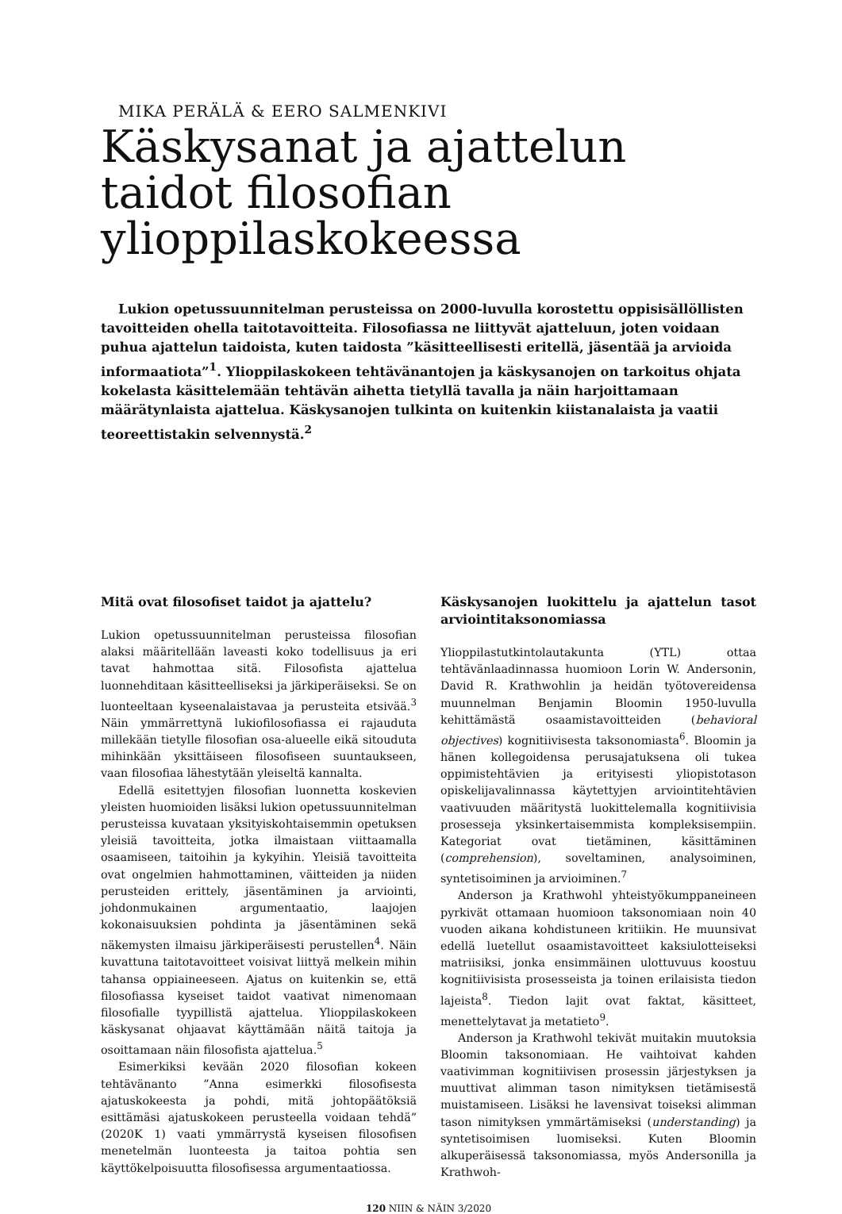MIKA PERÄLÄ & EERO SALMENKIVI
Käskysanat ja ajattelun taidot filosofian ylioppilaskokeessa
Lukion opetussuunnitelman perusteissa on 2000-luvulla korostettu oppisisällöllisten tavoitteiden ohella taitotavoitteita. Filosofiassa ne liittyvät ajatteluun, joten voidaan puhua ajattelun taidoista, kuten taidosta ”käsitteellisesti eritellä, jäsentää ja arvioida informaatiota”<sup>1</sup>. Ylioppilaskokeen tehtävänantojen ja käskysanojen on tarkoitus ohjata kokelasta käsittelemään tehtävän aihetta tietyllä tavalla ja näin harjoittamaan määrätynlaista ajattelua. Käskysanojen tulkinta on kuitenkin kiistanalaista ja vaatii teoreettistakin selvennystä.<sup>2</sup>
Mitä ovat filosofiset taidot ja ajattelu?
Lukion opetussuunnitelman perusteissa filosofian alaksi määritellään laveasti koko todellisuus ja eri tavat hahmottaa sitä. Filosofista ajattelua luonnehditaan käsitteelliseksi ja järkiperäiseksi. Se on luonteeltaan kyseenalaistavaa ja perusteita etsivää.<sup>3</sup> Näin ymmärrettynä lukiofilosofiassa ei rajauduta millekään tietylle filosofian osa-alueelle eikä sitouduta mihinkään yksittäiseen filosofiseen suuntaukseen, vaan filosofiaa lähestytään yleiseltä kannalta.
Edellä esitettyjen filosofian luonnetta koskevien yleisten huomioiden lisäksi lukion opetussuunnitelman perusteissa kuvataan yksityiskohtaisemmin opetuksen yleisiä tavoitteita, jotka ilmaistaan viittaamalla osaamiseen, taitoihin ja kykyihin. Yleisiä tavoitteita ovat ongelmien hahmottaminen, väitteiden ja niiden perusteiden erittely, jäsentäminen ja arviointi, johdonmukainen argumentaatio, laajojen kokonaisuuksien pohdinta ja jäsentäminen sekä näkemysten ilmaisu järkiperäisesti perustellen<sup>4</sup>. Näin kuvattuna taitotavoitteet voisivat liittyä melkein mihin tahansa oppiaineeseen. Ajatus on kuitenkin se, että filosofiassa kyseiset taidot vaativat nimenomaan filosofialle tyypillistä ajattelua. Ylioppilaskokeen käskysanat ohjaavat käyttämään näitä taitoja ja osoittamaan näin filosofista ajattelua.<sup>5</sup>
Esimerkiksi kevään 2020 filosofian kokeen tehtävänanto ”Anna esimerkki filosofisesta ajatuskokeesta ja pohdi, mitä johtopäätöksiä esittämäsi ajatuskokeen perusteella voidaan tehdä” (2020K 1) vaati ymmärrystä kyseisen filosofisen menetelmän luonteesta ja taitoa pohtia sen käyttökelpoisuutta filosofisessa argumentaatiossa.
Käskysanojen luokittelu ja ajattelun tasot arviointitaksonomiassa
Ylioppilastutkintolautakunta (YTL) ottaa tehtävänlaadinnassa huomioon Lorin W. Andersonin, David R. Krathwohlin ja heidän työtovereidensa muunnelman Benjamin Bloomin 1950-luvulla kehittämästä osaamistavoitteiden (behavioral objectives) kognitiivisesta taksonomiasta<sup>6</sup>. Bloomin ja hänen kollegoidensa perusajatuksena oli tukea oppimistehtävien ja erityisesti yliopistotason opiskelijavalinnassa käytettyjen arviointitehtävien vaativuuden määritystä luokittelemalla kognitiivisia prosesseja yksinkertaisemmista kompleksisempiin. Kategoriat ovat tietäminen, käsittäminen (comprehension), soveltaminen, analysoiminen, syntetisoiminen ja arvioiminen.<sup>7</sup>
Anderson ja Krathwohl yhteistyökumppaneineen pyrkivät ottamaan huomioon taksonomiaan noin 40 vuoden aikana kohdistuneen kritiikin. He muunsivat edellä luetellut osaamistavoitteet kaksiulotteiseksi matriisiksi, jonka ensimmäinen ulottuvuus koostuu kognitiivisista prosesseista ja toinen erilaisista tiedon lajeista<sup>8</sup>. Tiedon lajit ovat faktat, käsitteet, menettelytavat ja metatieto<sup>9</sup>.
Anderson ja Krathwohl tekivät muitakin muutoksia Bloomin taksonomiaan. He vaihtoivat kahden vaativimman kognitiivisen prosessin järjestyksen ja muuttivat alimman tason nimityksen tietämisestä muistamiseen. Lisäksi he lavensivat toiseksi alimman tason nimityksen ymmärtämiseksi (understanding) ja syntetisoimisen luomiseksi. Kuten Bloomin alkuperäisessä taksonomiassa, myös Andersonilla ja Krathwoh-
120 NIIN & NÄIN 3/2020